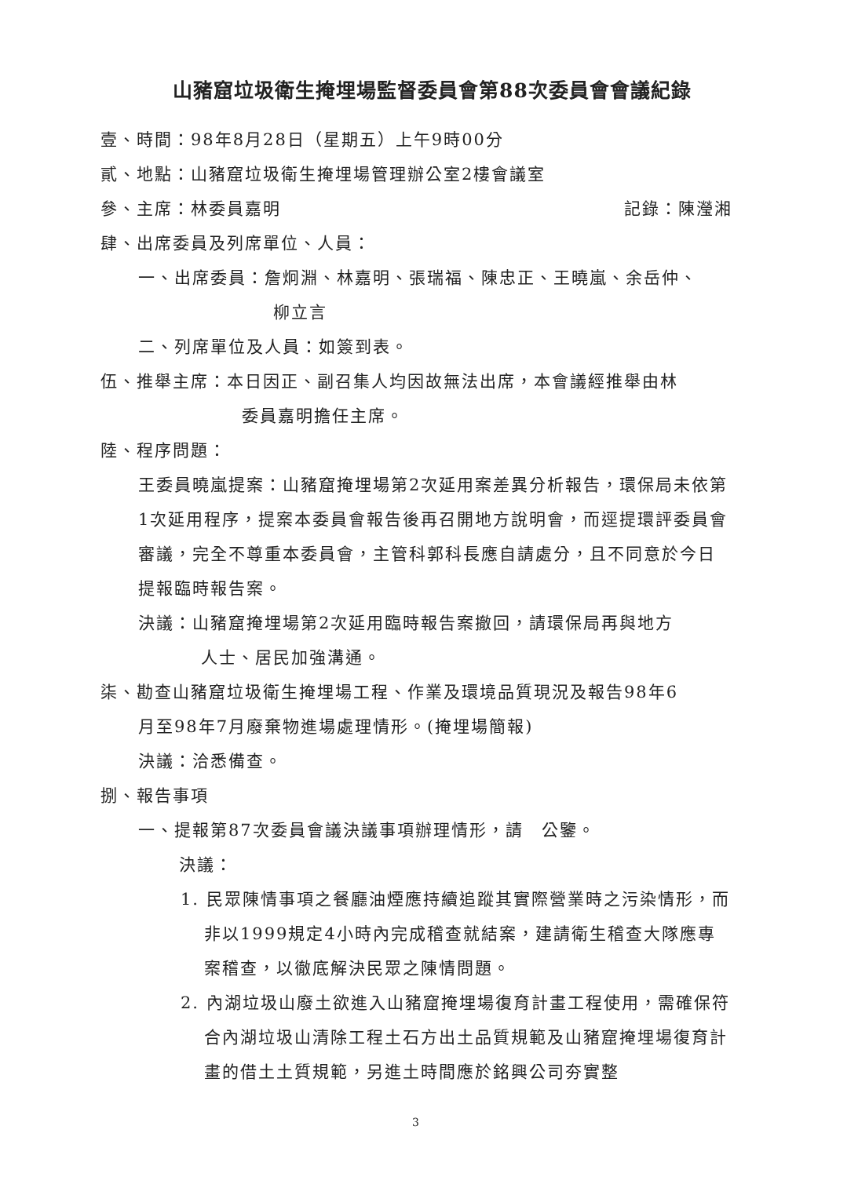山豬窟垃圾衛生掩埋場監督委員會第88次委員會會議紀錄
壹、時間：98年8月28日（星期五）上午9時00分
貳、地點：山豬窟垃圾衛生掩埋場管理辦公室2樓會議室
參、主席：林委員嘉明 記錄：陳瀅湘
肆、出席委員及列席單位、人員：
一、出席委員：詹炯淵、林嘉明、張瑞福、陳忠正、王曉嵐、余岳仲、
柳立言
二、列席單位及人員：如簽到表。
伍、推舉主席：本日因正、副召集人均因故無法出席，本會議經推舉由林
委員嘉明擔任主席。
陸、程序問題：
王委員曉嵐提案：山豬窟掩埋場第2次延用案差異分析報告，環保局未依第1次延用程序，提案本委員會報告後再召開地方說明會，而逕提環評委員會審議，完全不尊重本委員會，主管科郭科長應自請處分，且不同意於今日提報臨時報告案。
決議：山豬窟掩埋場第2次延用臨時報告案撤回，請環保局再與地方
人士、居民加強溝通。
柒、勘查山豬窟垃圾衛生掩埋場工程、作業及環境品質現況及報告98年6
月至98年7月廢棄物進場處理情形。(掩埋場簡報)
決議：洽悉備查。
捌、報告事項
一、提報第87次委員會議決議事項辦理情形，請　公鑒。
決議：
1. 民眾陳情事項之餐廳油煙應持續追蹤其實際營業時之污染情形，而非以1999規定4小時內完成稽查就結案，建請衛生稽查大隊應專案稽查，以徹底解決民眾之陳情問題。
2. 內湖垃圾山廢土欲進入山豬窟掩埋場復育計畫工程使用，需確保符合內湖垃圾山清除工程土石方出土品質規範及山豬窟掩埋場復育計畫的借土土質規範，另進土時間應於銘興公司夯實整
3